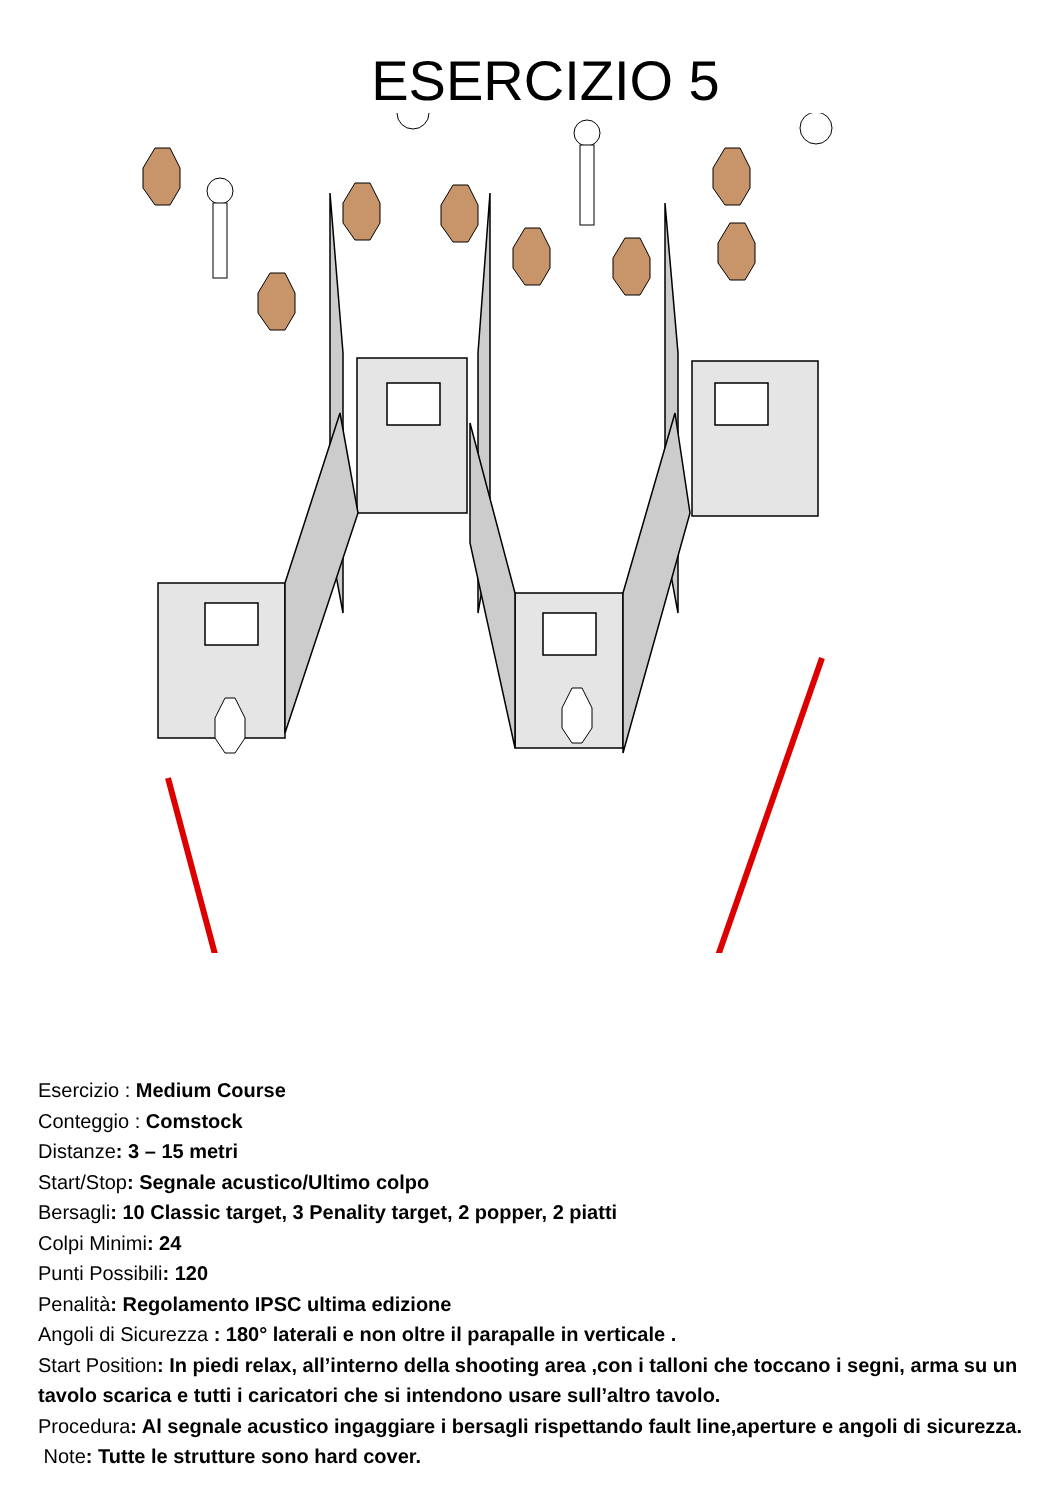ESERCIZIO 5
Esercizio : Medium Course
Conteggio : Comstock
Distanze: 3 – 15 metri
Start/Stop: Segnale acustico/Ultimo colpo
Bersagli: 10 Classic target, 3 Penality target, 2 popper, 2 piatti
Colpi Minimi: 24
Punti Possibili: 120
Penalità: Regolamento IPSC ultima edizione
Angoli di Sicurezza : 180° laterali e non oltre il parapalle in verticale .
Start Position: In piedi relax, all’interno della shooting area ,con i talloni che toccano i segni, arma su un tavolo scarica e tutti i caricatori che si intendono usare sull’altro tavolo.
Procedura: Al segnale acustico ingaggiare i bersagli rispettando fault line,aperture e angoli di sicurezza.
Note: Tutte le strutture sono hard cover.